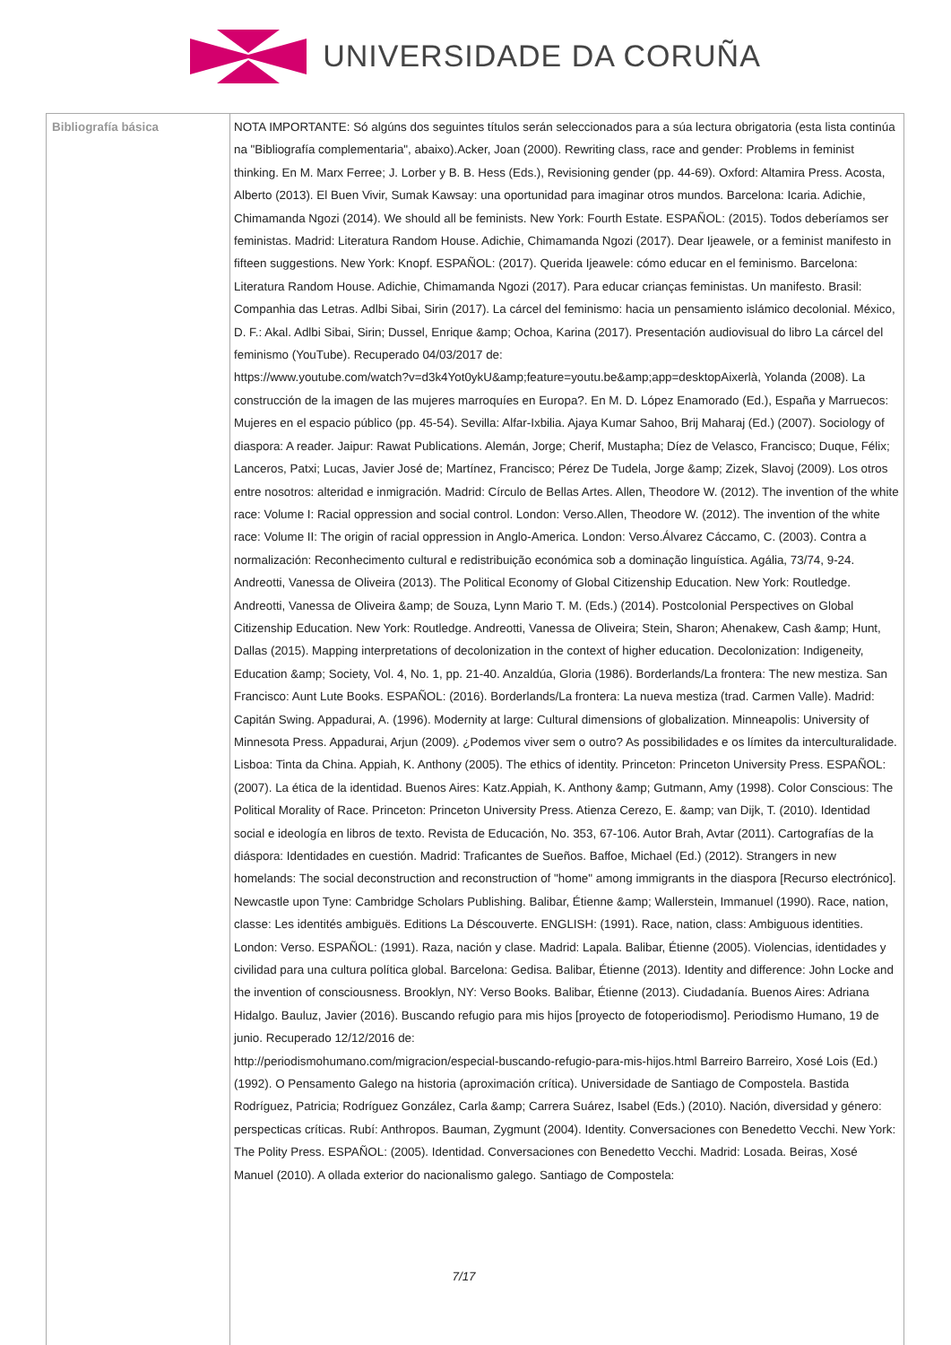UNIVERSIDADE DA CORUÑA
| Bibliografía básica | NOTA IMPORTANTE: Só algúns dos seguintes títulos serán seleccionados para a súa lectura obrigatoria (esta lista continúa na "Bibliografía complementaria", abaixo).Acker, Joan (2000). Rewriting class, race and gender: Problems in feminist thinking. En M. Marx Ferree; J. Lorber y B. B. Hess (Eds.), Revisioning gender (pp. 44-69). Oxford: Altamira Press. Acosta, Alberto (2013). El Buen Vivir, Sumak Kawsay: una oportunidad para imaginar otros mundos. Barcelona: Icaria. Adichie, Chimamanda Ngozi (2014). We should all be feminists. New York: Fourth Estate. ESPAÑOL: (2015). Todos deberíamos ser feministas. Madrid: Literatura Random House. Adichie, Chimamanda Ngozi (2017). Dear Ijeawele, or a feminist manifesto in fifteen suggestions. New York: Knopf. ESPAÑOL: (2017). Querida Ijeawele: cómo educar en el feminismo. Barcelona: Literatura Random House. Adichie, Chimamanda Ngozi (2017). Para educar crianças feministas. Un manifesto. Brasil: Companhia das Letras. Adlbi Sibai, Sirin (2017). La cárcel del feminismo: hacia un pensamiento islámico decolonial. México, D. F.: Akal. Adlbi Sibai, Sirin; Dussel, Enrique &amp; Ochoa, Karina (2017). Presentación audiovisual do libro La cárcel del feminismo (YouTube). Recuperado 04/03/2017 de: https://www.youtube.com/watch?v=d3k4Yot0ykU&amp;feature=youtu.be&amp;app=desktopAixerlà, Yolanda (2008). La construcción de la imagen de las mujeres marroquíes en Europa?. En M. D. López Enamorado (Ed.), España y Marruecos: Mujeres en el espacio público (pp. 45-54). Sevilla: Alfar-Ixbilia. Ajaya Kumar Sahoo, Brij Maharaj (Ed.) (2007). Sociology of diaspora: A reader. Jaipur: Rawat Publications. Alemán, Jorge; Cherif, Mustapha; Díez de Velasco, Francisco; Duque, Félix; Lanceros, Patxi; Lucas, Javier José de; Martínez, Francisco; Pérez De Tudela, Jorge &amp; Zizek, Slavoj (2009). Los otros entre nosotros: alteridad e inmigración. Madrid: Círculo de Bellas Artes. Allen, Theodore W. (2012). The invention of the white race: Volume I: Racial oppression and social control. London: Verso.Allen, Theodore W. (2012). The invention of the white race: Volume II: The origin of racial oppression in Anglo-America. London: Verso.Álvarez Cáccamo, C. (2003). Contra a normalización: Reconhecimento cultural e redistribuição económica sob a dominação linguística. Agália, 73/74, 9-24. Andreotti, Vanessa de Oliveira (2013). The Political Economy of Global Citizenship Education. New York: Routledge. Andreotti, Vanessa de Oliveira &amp; de Souza, Lynn Mario T. M. (Eds.) (2014). Postcolonial Perspectives on Global Citizenship Education. New York: Routledge. Andreotti, Vanessa de Oliveira; Stein, Sharon; Ahenakew, Cash &amp; Hunt, Dallas (2015). Mapping interpretations of decolonization in the context of higher education. Decolonization: Indigeneity, Education &amp; Society, Vol. 4, No. 1, pp. 21-40. Anzaldúa, Gloria (1986). Borderlands/La frontera: The new mestiza. San Francisco: Aunt Lute Books. ESPAÑOL: (2016). Borderlands/La frontera: La nueva mestiza (trad. Carmen Valle). Madrid: Capitán Swing. Appadurai, A. (1996). Modernity at large: Cultural dimensions of globalization. Minneapolis: University of Minnesota Press. Appadurai, Arjun (2009). ¿Podemos viver sem o outro? As possibilidades e os límites da interculturalidade. Lisboa: Tinta da China. Appiah, K. Anthony (2005). The ethics of identity. Princeton: Princeton University Press. ESPAÑOL: (2007). La ética de la identidad. Buenos Aires: Katz.Appiah, K. Anthony &amp; Gutmann, Amy (1998). Color Conscious: The Political Morality of Race. Princeton: Princeton University Press. Atienza Cerezo, E. &amp; van Dijk, T. (2010). Identidad social e ideología en libros de texto. Revista de Educación, No. 353, 67-106. Autor Brah, Avtar (2011). Cartografías de la diáspora: Identidades en cuestión. Madrid: Traficantes de Sueños. Baffoe, Michael (Ed.) (2012). Strangers in new homelands: The social deconstruction and reconstruction of "home" among immigrants in the diaspora [Recurso electrónico]. Newcastle upon Tyne: Cambridge Scholars Publishing. Balibar, Étienne &amp; Wallerstein, Immanuel (1990). Race, nation, classe: Les identités ambiguës. Editions La Déscouverte. ENGLISH: (1991). Race, nation, class: Ambiguous identities. London: Verso. ESPAÑOL: (1991). Raza, nación y clase. Madrid: Lapala. Balibar, Étienne (2005). Violencias, identidades y civilidad para una cultura política global. Barcelona: Gedisa. Balibar, Étienne (2013). Identity and difference: John Locke and the invention of consciousness. Brooklyn, NY: Verso Books. Balibar, Étienne (2013). Ciudadanía. Buenos Aires: Adriana Hidalgo. Bauluz, Javier (2016). Buscando refugio para mis hijos [proyecto de fotoperiodismo]. Periodismo Humano, 19 de junio. Recuperado 12/12/2016 de: http://periodismohumano.com/migracion/especial-buscando-refugio-para-mis-hijos.html Barreiro Barreiro, Xosé Lois (Ed.) (1992). O Pensamento Galego na historia (aproximación crítica). Universidade de Santiago de Compostela. Bastida Rodríguez, Patricia; Rodríguez González, Carla &amp; Carrera Suárez, Isabel (Eds.) (2010). Nación, diversidad y género: perspecticas críticas. Rubí: Anthropos. Bauman, Zygmunt (2004). Identity. Conversaciones con Benedetto Vecchi. New York: The Polity Press. ESPAÑOL: (2005). Identidad. Conversaciones con Benedetto Vecchi. Madrid: Losada. Beiras, Xosé Manuel (2010). A ollada exterior do nacionalismo galego. Santiago de Compostela: 7/17 |